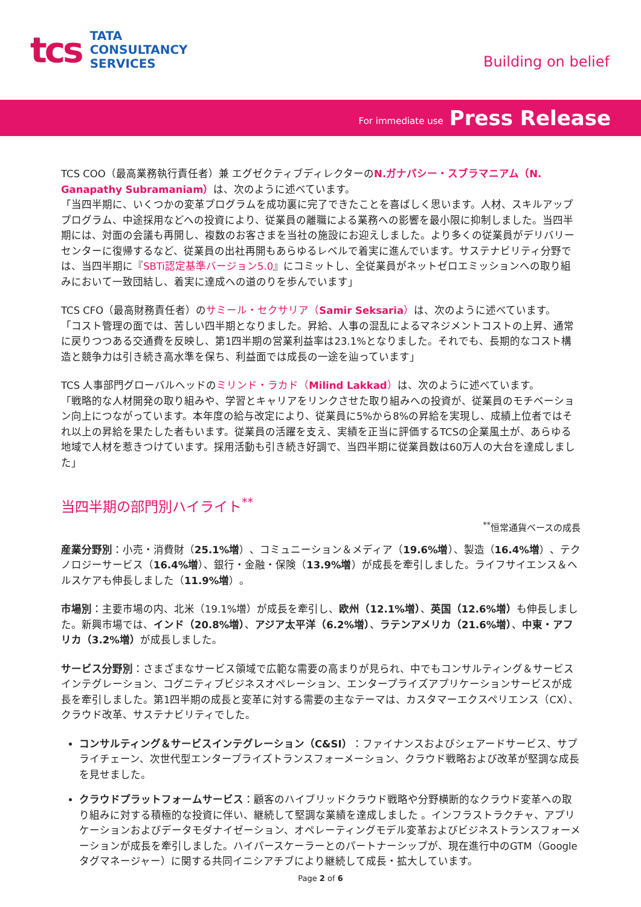tcs
TATA
CONSULTANCY
SERVICES
Building on belief
For immediate use Press Release
TCS COO（最高業務執行責任者）兼 エグゼクティブディレクターのN.ガナパシー・スブラマニアム（N. Ganapathy Subramaniam）は、次のように述べています。
「当四半期に、いくつかの変革プログラムを成功裏に完了できたことを喜ばしく思います。人材、スキルアッププログラム、中途採用などへの投資により、従業員の離職による業務への影響を最小限に抑制しました。当四半期には、対面の会議も再開し、複数のお客さまを当社の施設にお迎えしました。より多くの従業員がデリバリーセンターに復帰するなど、従業員の出社再開もあらゆるレベルで着実に進んでいます。サステナビリティ分野では、当四半期に『SBTi認定基準バージョン5.0』にコミットし、全従業員がネットゼロエミッションへの取り組みにおいて一致団結し、着実に達成への道のりを歩んでいます」
TCS CFO（最高財務責任者）のサミール・セクサリア（Samir Seksaria）は、次のように述べています。
「コスト管理の面では、苦しい四半期となりました。昇給、人事の混乱によるマネジメントコストの上昇、通常に戻りつつある交通費を反映し、第1四半期の営業利益率は23.1%となりました。それでも、長期的なコスト構造と競争力は引き続き高水準を保ち、利益面では成長の一途を辿っています」
TCS 人事部門グローバルヘッドのミリンド・ラカド（Milind Lakkad）は、次のように述べています。
「戦略的な人材開発の取り組みや、学習とキャリアをリンクさせた取り組みへの投資が、従業員のモチベーション向上につながっています。本年度の給与改定により、従業員に5%から8%の昇給を実現し、成績上位者ではそれ以上の昇給を果たした者もいます。従業員の活躍を支え、実績を正当に評価するTCSの企業風土が、あらゆる地域で人材を惹きつけています。採用活動も引き続き好調で、当四半期に従業員数は60万人の大台を達成しました」
当四半期の部門別ハイライト<sup>**</sup>
<sup>**</sup> 恒常通貨ベースの成長
産業分野別：小売・消費財（25.1%増）、コミュニーション＆メディア（19.6%増）、製造（16.4%増）、テクノロジーサービス（16.4%増）、銀行・金融・保険（13.9%増）が成長を牽引しました。ライフサイエンス＆ヘルスケアも伸長しました（11.9%増）。
市場別：主要市場の内、北米（19.1%増）が成長を牽引し、欧州（12.1%増）、英国（12.6%増）も伸長しました。新興市場では、インド（20.8%増）、アジア太平洋（6.2%増）、ラテンアメリカ（21.6%増）、中東・アフリカ（3.2%増）が成長しました。
サービス分野別：さまざまなサービス領域で広範な需要の高まりが見られ、中でもコンサルティング＆サービスインテグレーション、コグニティブビジネスオペレーション、エンタープライズアプリケーションサービスが成長を牽引しました。第1四半期の成長と変革に対する需要の主なテーマは、カスタマーエクスペリエンス（CX）、クラウド改革、サステナビリティでした。
コンサルティング＆サービスインテグレーション（C&SI）：ファイナンスおよびシェアードサービス、サプライチェーン、次世代型エンタープライズトランスフォーメーション、クラウド戦略および改革が堅調な成長を見せました。
クラウドプラットフォームサービス：顧客のハイブリッドクラウド戦略や分野横断的なクラウド変革への取り組みに対する積極的な投資に伴い、継続して堅調な業績を達成しました 。インフラストラクチャ、アプリケーションおよびデータモダナイゼーション、オペレーティングモデル変革およびビジネストランスフォーメーションが成長を牽引しました。ハイパースケーラーとのパートナーシップが、現在進行中のGTM（Googleタグマネージャー）に関する共同イニシアチブにより継続して成長・拡大しています。
Page 2 of 6